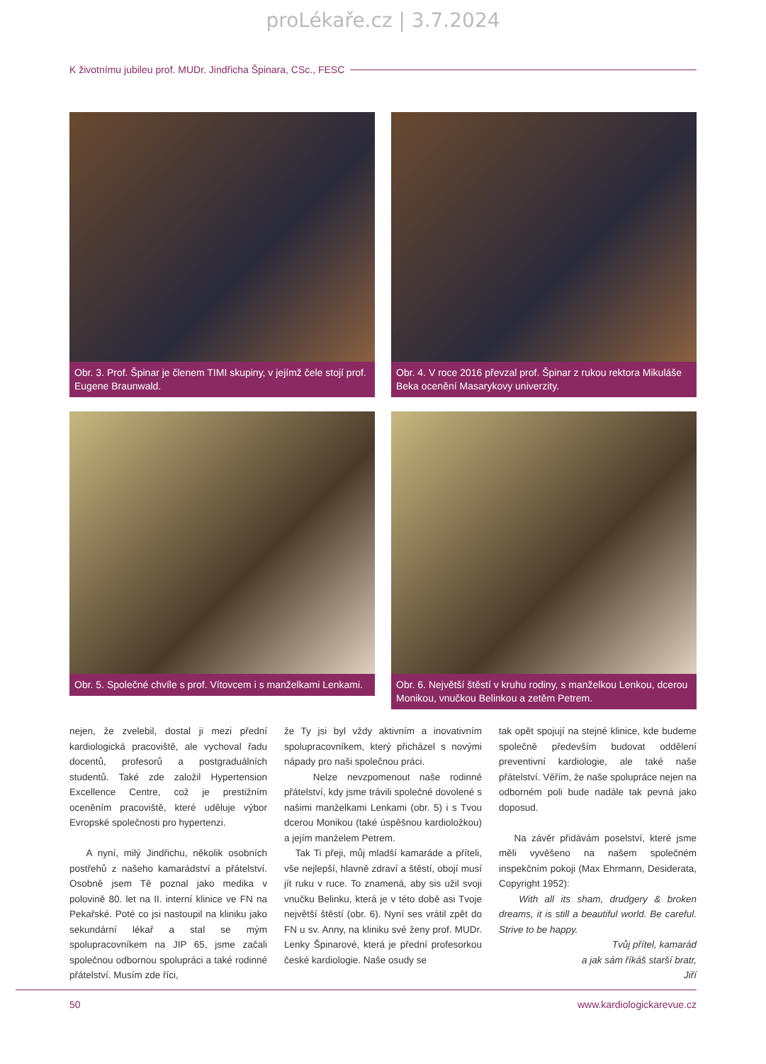proLékaře.cz | 3.7.2024
K životnímu jubileu prof. MUDr. Jindřicha Špinara, CSc., FESC
Obr. 3. Prof. Špinar je členem TIMI skupiny, v jejímž čele stojí prof. Eugene Braunwald.
Obr. 4. V roce 2016 převzal prof. Špinar z rukou rektora Mikuláše Beka ocenění Masarykovy univerzity.
Obr. 5. Společné chvíle s prof. Vítovcem i s manželkami Lenkami.
Obr. 6. Největší štěstí v kruhu rodiny, s manželkou Lenkou, dcerou Monikou, vnučkou Belinkou a zetěm Petrem.
nejen, že zvelebil, dostal ji mezi přední kardiologická pracoviště, ale vychoval řadu docentů, profesorů a postgraduálních studentů. Také zde založil Hypertension Excellence Centre, což je prestižním oceněním pracoviště, které uděluje výbor Evropské společnosti pro hypertenzi.
A nyní, milý Jindřichu, několik osobních postřehů z našeho kamarádství a přátelství. Osobně jsem Tě poznal jako medika v polovině 80. let na II. interní klinice ve FN na Pekařské. Poté co jsi nastoupil na kliniku jako sekundární lékař a stal se mým spolupracovníkem na JIP 65, jsme začali společnou odbornou spolupráci a také rodinné přátelství. Musím zde říci,
že Ty jsi byl vždy aktivním a inovativním spolupracovníkem, který přicházel s novými nápady pro naši společnou práci.
Nelze nevzpomenout naše rodinné přátelství, kdy jsme trávili společné dovolené s našimi manželkami Lenkami (obr. 5) i s Tvou dcerou Monikou (také úspěšnou kardioložkou) a jejím manželem Petrem.
Tak Ti přeji, můj mladší kamaráde a příteli, vše nejlepší, hlavně zdraví a štěstí, obojí musí jít ruku v ruce. To znamená, aby sis užil svoji vnučku Belinku, která je v této době asi Tvoje největší štěstí (obr. 6). Nyní ses vrátil zpět do FN u sv. Anny, na kliniku své ženy prof. MUDr. Lenky Špinarové, která je přední profesorkou české kardiologie. Naše osudy se
tak opět spojují na stejné klinice, kde budeme společně především budovat oddělení preventivní kardiologie, ale také naše přátelství. Věřím, že naše spolupráce nejen na odborném poli bude nadále tak pevná jako doposud.
Na závěr přidávám poselství, které jsme měli vyvěšeno na našem společném inspekčním pokoji (Max Ehrmann, Desiderata, Copyright 1952):
With all its sham, drudgery & broken dreams, it is still a beautiful world. Be careful. Strive to be happy.
Tvůj přítel, kamarád
a jak sám říkáš starší bratr,
Jiří
50 www.kardiologickarevue.cz